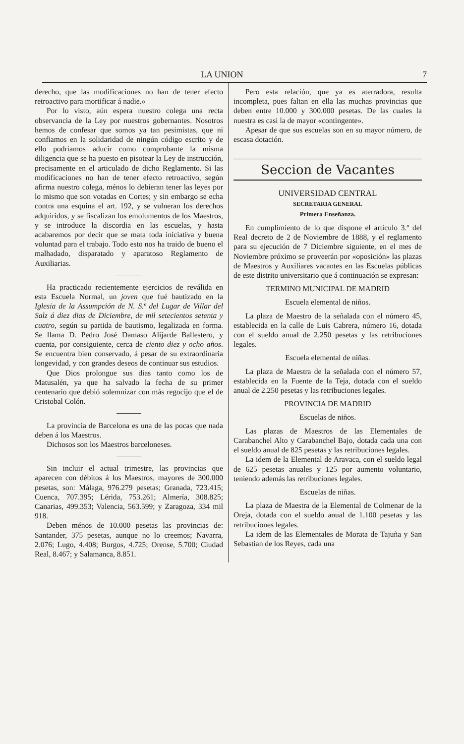LA UNION 7
derecho, que las modificaciones no han de tener efecto retroactivo para mortificar á nadie.»
Por lo visto, aún espera nuestro colega una recta observancia de la Ley por nuestros gobernantes. Nosotros hemos de confesar que somos ya tan pesimistas, que ni confiamos en la solidaridad de ningún código escrito y de ello podríamos aducir como comprobante la misma diligencia que se ha puesto en pisotear la Ley de instrucción, precisamente en el articulado de dicho Reglamento. Si las modificaciones no han de tener efecto retroactivo, según afirma nuestro colega, ménos lo debieran tener las leyes por lo mismo que son votadas en Cortes; y sin embargo se echa contra una esquina el art. 192, y se vulneran los derechos adquiridos, y se fiscalizan los emolumentos de los Maestros, y se introduce la discordia en las escuelas, y hasta acabaremos por decir que se mata toda iniciativa y buena voluntad para el trabajo. Todo esto nos ha traido de bueno el malhadado, disparatado y aparatoso Reglamento de Auxiliarias.
Ha practicado recientemente ejercicios de reválida en esta Escuela Normal, un joven que fué bautizado en la Iglesia de la Assumpción de N. S.ª del Lugar de Villar del Salz á diez dias de Diciembre, de mil setecientos setenta y cuatro, según su partida de bautismo, legalizada en forma. Se llama D. Pedro José Damaso Alijarde Ballestero, y cuenta, por consiguiente, cerca de ciento diez y ocho años. Se encuentra bien conservado, á pesar de su extraordinaria longevidad, y con grandes deseos de continuar sus estudios.
Que Dios prolongue sus dias tanto como los de Matusalén, ya que ha salvado la fecha de su primer centenario que debió solemnizar con más regocijo que el de Cristobal Colón.
La provincia de Barcelona es una de las pocas que nada deben á los Maestros.
Dichosos son los Maestros barceloneses.
Sin incluir el actual trimestre, las provincias que aparecen con débitos á los Maestros, mayores de 300.000 pesetas, son: Málaga, 976.279 pesetas; Granada, 723.415; Cuenca, 707.395; Lérida, 753.261; Almería, 308.825; Canarias, 499.353; Valencia, 563.599; y Zaragoza, 334 mil 918.
Deben ménos de 10.000 pesetas las provincias de: Santander, 375 pesetas, aunque no lo creemos; Navarra, 2.076; Lugo, 4.408; Burgos, 4.725; Orense, 5.700; Ciudad Real, 8.467; y Salamanca, 8.851.
Pero esta relación, que ya es aterradora, resulta incompleta, pues faltan en ella las muchas provincias que deben entre 10.000 y 300.000 pesetas. De las cuales la nuestra es casi la de mayor «contingente».
Apesar de que sus escuelas son en su mayor número, de escasa dotación.
Seccion de Vacantes
UNIVERSIDAD CENTRAL
SECRETARIA GENERAL
Primera Enseñanza.
En cumplimiento de lo que dispone el artículo 3.º del Real decreto de 2 de Noviembre de 1888, y el reglamento para su ejecución de 7 Diciembre siguiente, en el mes de Noviembre próximo se proveerán por «oposición» las plazas de Maestros y Auxiliares vacantes en las Escuelas públicas de este distrito universitario que á continuación se expresan:
TERMINO MUNICIPAL DE MADRID
Escuela elemental de niños.
La plaza de Maestro de la señalada con el número 45, establecida en la calle de Luis Cabrera, número 16, dotada con el sueldo anual de 2.250 pesetas y las retribuciones legales.
Escuela elemental de niñas.
La plaza de Maestra de la señalada con el número 57, establecida en la Fuente de la Teja, dotada con el sueldo anual de 2.250 pesetas y las retribuciones legales.
PROVINCIA DE MADRID
Escuelas de niños.
Las plazas de Maestros de las Elementales de Carabanchel Alto y Carabanchel Bajo, dotada cada una con el sueldo anual de 825 pesetas y las retribuciones legales.
La idem de la Elemental de Aravaca, con el sueldo legal de 625 pesetas anuales y 125 por aumento voluntario, teniendo además las retribuciones legales.
Escuelas de niñas.
La plaza de Maestra de la Elemental de Colmenar de la Oreja, dotada con el sueldo anual de 1.100 pesetas y las retribuciones legales.
La idem de las Elementales de Morata de Tajuña y San Sebastian de los Reyes, cada una